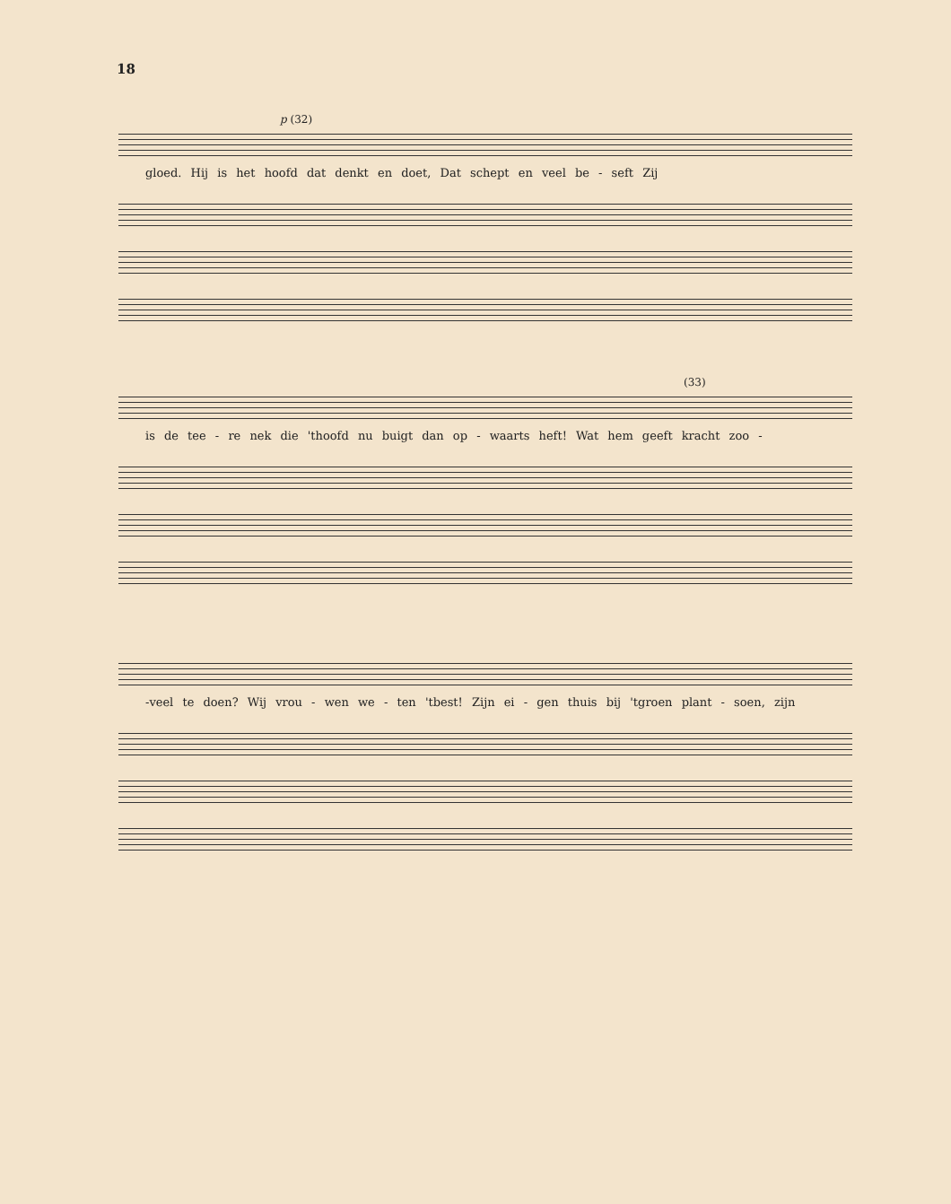18
p (32)
gloed. Hij is het hoofd dat denkt en doet, Dat schept en veel be - seft Zij
(33)
is de tee - re nek die 'thoofd nu buigt dan op - waarts heft! Wat hem geeft kracht zoo -
-veel te doen? Wij vrou - wen we - ten 'tbest! Zijn ei - gen thuis bij 'tgroen plant - soen, zijn